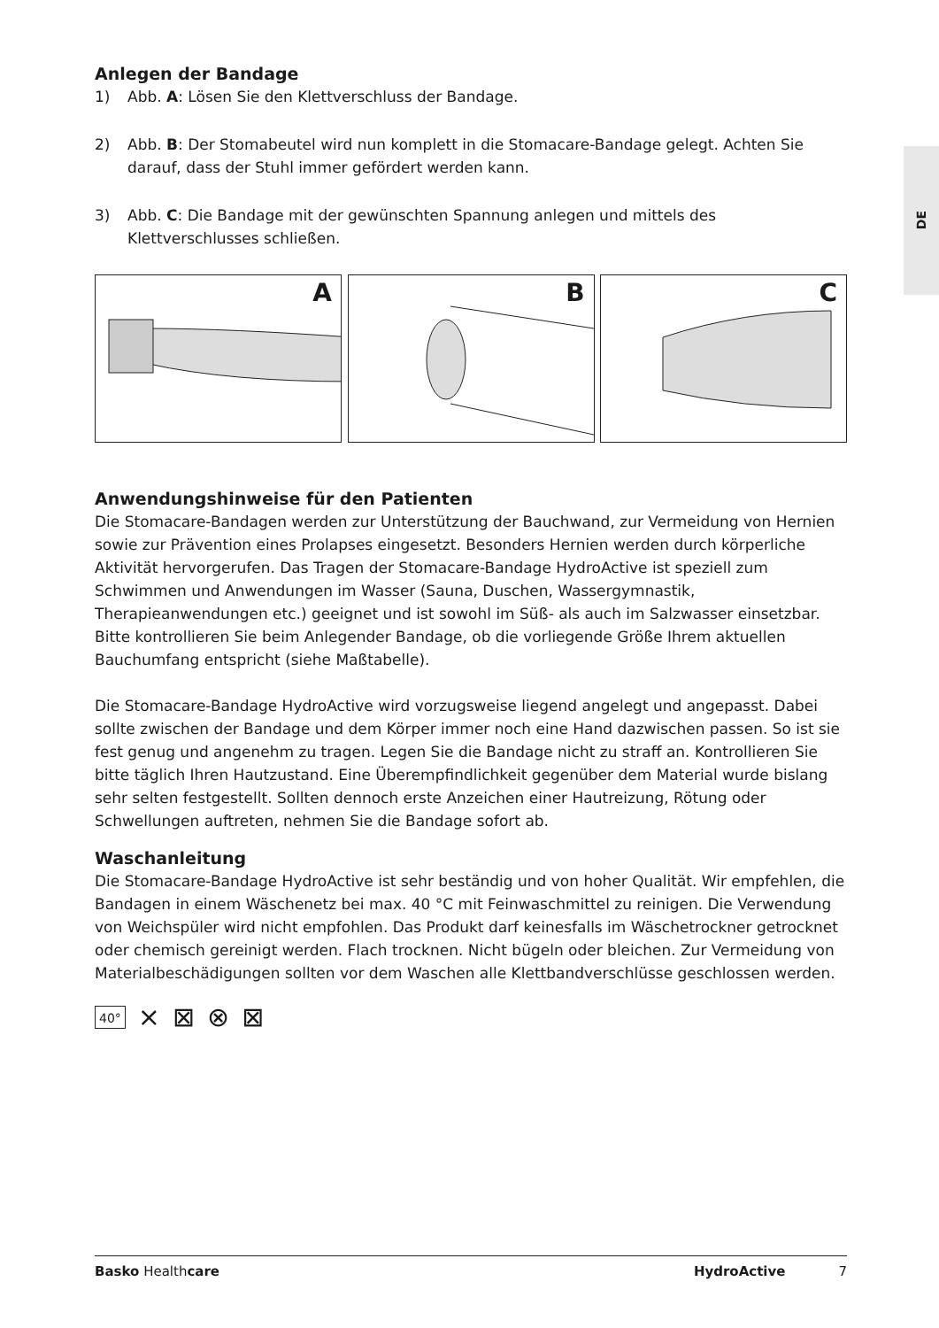DE
Anlegen der Bandage
1) Abb. A: Lösen Sie den Klettverschluss der Bandage.
2) Abb. B: Der Stomabeutel wird nun komplett in die Stomacare-Bandage gelegt. Achten Sie darauf, dass der Stuhl immer gefördert werden kann.
3) Abb. C: Die Bandage mit der gewünschten Spannung anlegen und mittels des Klettverschlusses schließen.
A
B
C
Anwendungshinweise für den Patienten
Die Stomacare-Bandagen werden zur Unterstützung der Bauchwand, zur Vermeidung von Hernien sowie zur Prävention eines Prolapses eingesetzt. Besonders Hernien werden durch körperliche Aktivität hervorgerufen. Das Tragen der Stomacare-Bandage HydroActive ist speziell zum Schwimmen und Anwendungen im Wasser (Sauna, Duschen, Wassergymnastik, Therapieanwendungen etc.) geeignet und ist sowohl im Süß- als auch im Salzwasser einsetzbar. Bitte kontrollieren Sie beim Anlegender Bandage, ob die vorliegende Größe Ihrem aktuellen Bauchumfang entspricht (siehe Maßtabelle).
Die Stomacare-Bandage HydroActive wird vorzugsweise liegend angelegt und angepasst. Dabei sollte zwischen der Bandage und dem Körper immer noch eine Hand dazwischen passen. So ist sie fest genug und angenehm zu tragen. Legen Sie die Bandage nicht zu straff an. Kontrollieren Sie bitte täglich Ihren Hautzustand. Eine Überempfindlichkeit gegenüber dem Material wurde bislang sehr selten festgestellt. Sollten dennoch erste Anzeichen einer Hautreizung, Rötung oder Schwellungen auftreten, nehmen Sie die Bandage sofort ab.
Waschanleitung
Die Stomacare-Bandage HydroActive ist sehr beständig und von hoher Qualität. Wir empfehlen, die Bandagen in einem Wäschenetz bei max. 40 °C mit Feinwaschmittel zu reinigen. Die Verwendung von Weichspüler wird nicht empfohlen. Das Produkt darf keinesfalls im Wäschetrockner getrocknet oder chemisch gereinigt werden. Flach trocknen. Nicht bügeln oder bleichen. Zur Vermeidung von Materialbeschädigungen sollten vor dem Waschen alle Klettbandverschlüsse geschlossen werden.
40° ⨯ ⊠ ⊗ ⊠
Basko Healthcare HydroActive 7